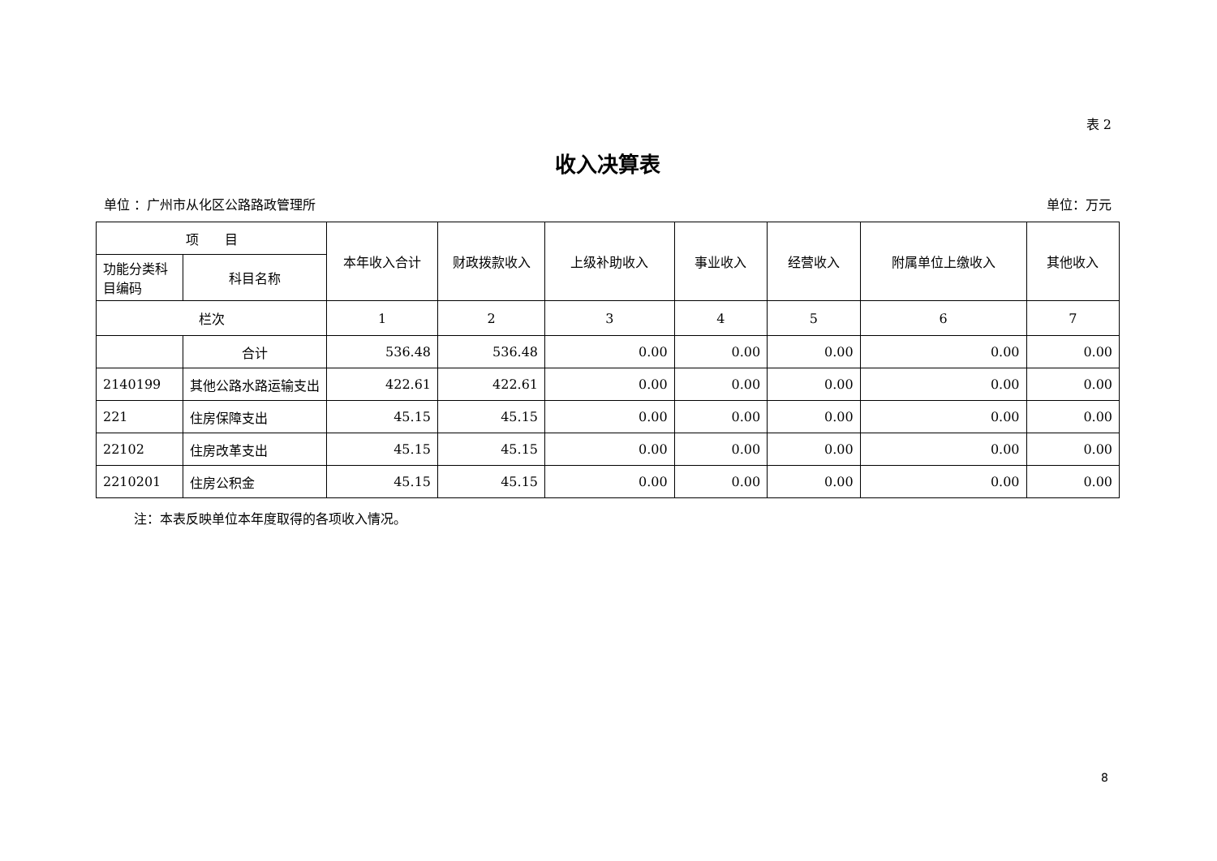表 2
收入决算表
单位 ：广州市从化区公路路政管理所 单位：万元
| 项 目 | | 本年收入合计 | 财政拨款收入 | 上级补助收入 | 事业收入 | 经营收入 | 附属单位上缴收入 | 其他收入 |
| --- | --- | --- | --- | --- | --- | --- | --- | --- |
| 功能分类科目编码 | 科目名称 | | | | | | | |
| 栏次 | | 1 | 2 | 3 | 4 | 5 | 6 | 7 |
| | 合计 | 536.48 | 536.48 | 0.00 | 0.00 | 0.00 | 0.00 | 0.00 |
| 2140199 | 其他公路水路运输支出 | 422.61 | 422.61 | 0.00 | 0.00 | 0.00 | 0.00 | 0.00 |
| 221 | 住房保障支出 | 45.15 | 45.15 | 0.00 | 0.00 | 0.00 | 0.00 | 0.00 |
| 22102 | 住房改革支出 | 45.15 | 45.15 | 0.00 | 0.00 | 0.00 | 0.00 | 0.00 |
| 2210201 | 住房公积金 | 45.15 | 45.15 | 0.00 | 0.00 | 0.00 | 0.00 | 0.00 |
注：本表反映单位本年度取得的各项收入情况。
8